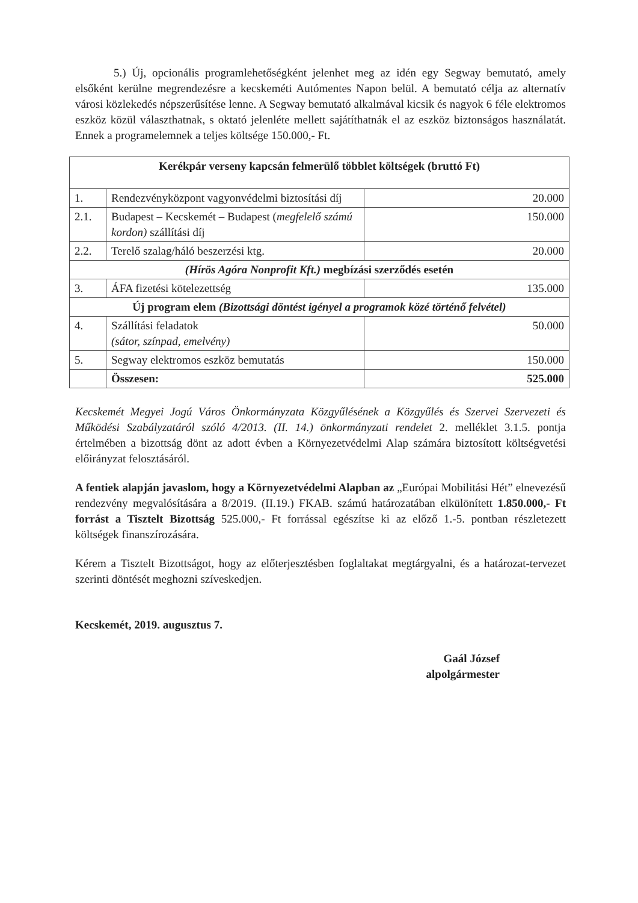5.) Új, opcionális programlehetőségként jelenhet meg az idén egy Segway bemutató, amely elsőként kerülne megrendezésre a kecskeméti Autómentes Napon belül. A bemutató célja az alternatív városi közlekedés népszerűsítése lenne. A Segway bemutató alkalmával kicsik és nagyok 6 féle elektromos eszköz közül választhatnak, s oktató jelenléte mellett sajátíthatnák el az eszköz biztonságos használatát. Ennek a programelemnek a teljes költsége 150.000,- Ft.
| Kerékpár verseny kapcsán felmerülő többlet költségek (bruttó Ft) | | |
| 1. | Rendezvényközpont vagyonvédelmi biztosítási díj | 20.000 |
| 2.1. | Budapest – Kecskemét – Budapest ( megfelelő számú kordon) szállítási díj | 150.000 |
| 2.2. | Terelő szalag/háló beszerzési ktg. | 20.000 |
| (Hírös Agóra Nonprofit Kft.) megbízási szerződés esetén | | |
| 3. | ÁFA fizetési kötelezettség | 135.000 |
| Új program elem (Bizottsági döntést igényel a programok közé történő felvétel) | | |
| 4. | Szállítási feladatok (sátor, színpad, emelvény) | 50.000 |
| 5. | Segway elektromos eszköz bemutatás | 150.000 |
| | Összesen: | 525.000 |
Kecskemét Megyei Jogú Város Önkormányzata Közgyűlésének a Közgyűlés és Szervei Szervezeti és Működési Szabályzatáról szóló 4/2013. (II. 14.) önkormányzati rendelet 2. melléklet 3.1.5. pontja értelmében a bizottság dönt az adott évben a Környezetvédelmi Alap számára biztosított költségvetési előirányzat felosztásáról.
A fentiek alapján javaslom, hogy a Környezetvédelmi Alapban az „Európai Mobilitási Hét” elnevezésű rendezvény megvalósítására a 8/2019. (II.19.) FKAB. számú határozatában elkülönített 1.850.000,- Ft forrást a Tisztelt Bizottság 525.000,- Ft forrással egészítse ki az előző 1.-5. pontban részletezett költségek finanszírozására.
Kérem a Tisztelt Bizottságot, hogy az előterjesztésben foglaltakat megtárgyalni, és a határozat-tervezet szerinti döntését meghozni szíveskedjen.
Kecskemét, 2019. augusztus 7.
Gaál József
alpolgármester